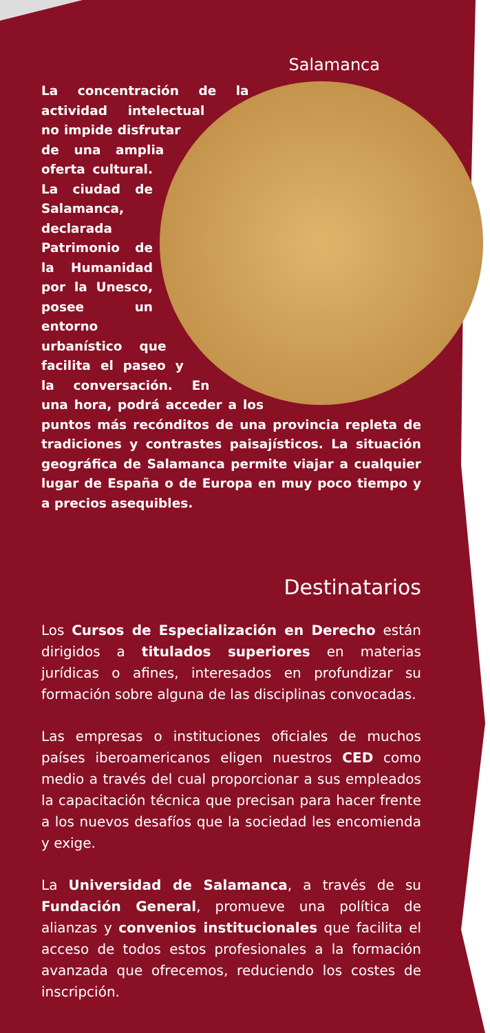Salamanca
La concentración de la actividad intelectual no impide disfrutar de una amplia oferta cultural. La ciudad de Salamanca, declarada Patrimonio de la Humanidad por la Unesco, posee un entorno urbanístico que facilita el paseo y la conversación. En una hora, podrá acceder a los puntos más recónditos de una provincia repleta de tradiciones y contrastes paisajísticos. La situación geográfica de Salamanca permite viajar a cualquier lugar de España o de Europa en muy poco tiempo y a precios asequibles.
Destinatarios
Los Cursos de Especialización en Derecho están dirigidos a titulados superiores en materias jurídicas o afines, interesados en profundizar su formación sobre alguna de las disciplinas convocadas.
Las empresas o instituciones oficiales de muchos países iberoamericanos eligen nuestros CED como medio a través del cual proporcionar a sus empleados la capacitación técnica que precisan para hacer frente a los nuevos desafíos que la sociedad les encomienda y exige.
La Universidad de Salamanca, a través de su Fundación General, promueve una política de alianzas y convenios institucionales que facilita el acceso de todos estos profesionales a la formación avanzada que ofrecemos, reduciendo los costes de inscripción.